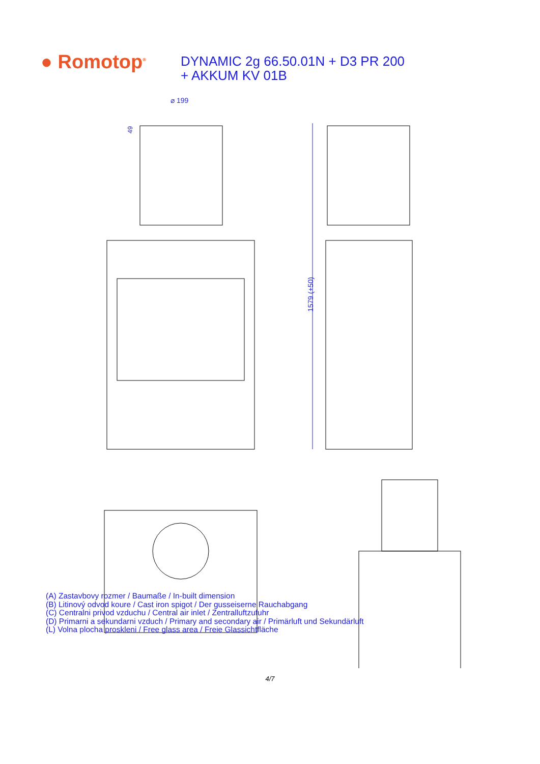● Romotop<sup>®</sup>
DYNAMIC 2g 66.50.01N + D3 PR 200
+ AKKUM KV 01B
⌀ 199
49
1579 (+50)
(A) Zastavbovy rozmer / Baumaße / In-built dimension
(B) Litinový odvod koure / Cast iron spigot / Der gusseiserne Rauchabgang
(C) Centralni privod vzduchu / Central air inlet / Zentralluftzufuhr
(D) Primarni a sekundarni vzduch / Primary and secondary air / Primärluft und Sekundärluft
(L) Volna plocha proskleni / Free glass area / Freie Glassichtfläche
4/7